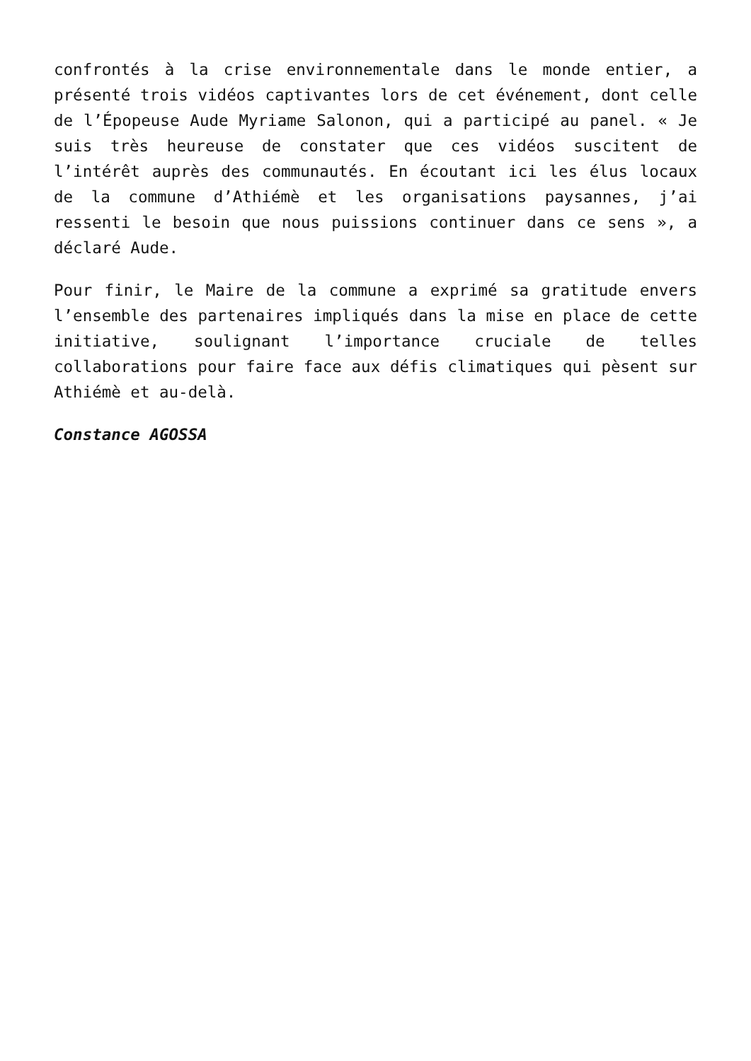confrontés à la crise environnementale dans le monde entier, a présenté trois vidéos captivantes lors de cet événement, dont celle de l’Épopeuse Aude Myriame Salonon, qui a participé au panel. « Je suis très heureuse de constater que ces vidéos suscitent de l’intérêt auprès des communautés. En écoutant ici les élus locaux de la commune d’Athiémè et les organisations paysannes, j’ai ressenti le besoin que nous puissions continuer dans ce sens », a déclaré Aude.
Pour finir, le Maire de la commune a exprimé sa gratitude envers l’ensemble des partenaires impliqués dans la mise en place de cette initiative, soulignant l’importance cruciale de telles collaborations pour faire face aux défis climatiques qui pèsent sur Athiémè et au-delà.
Constance AGOSSA